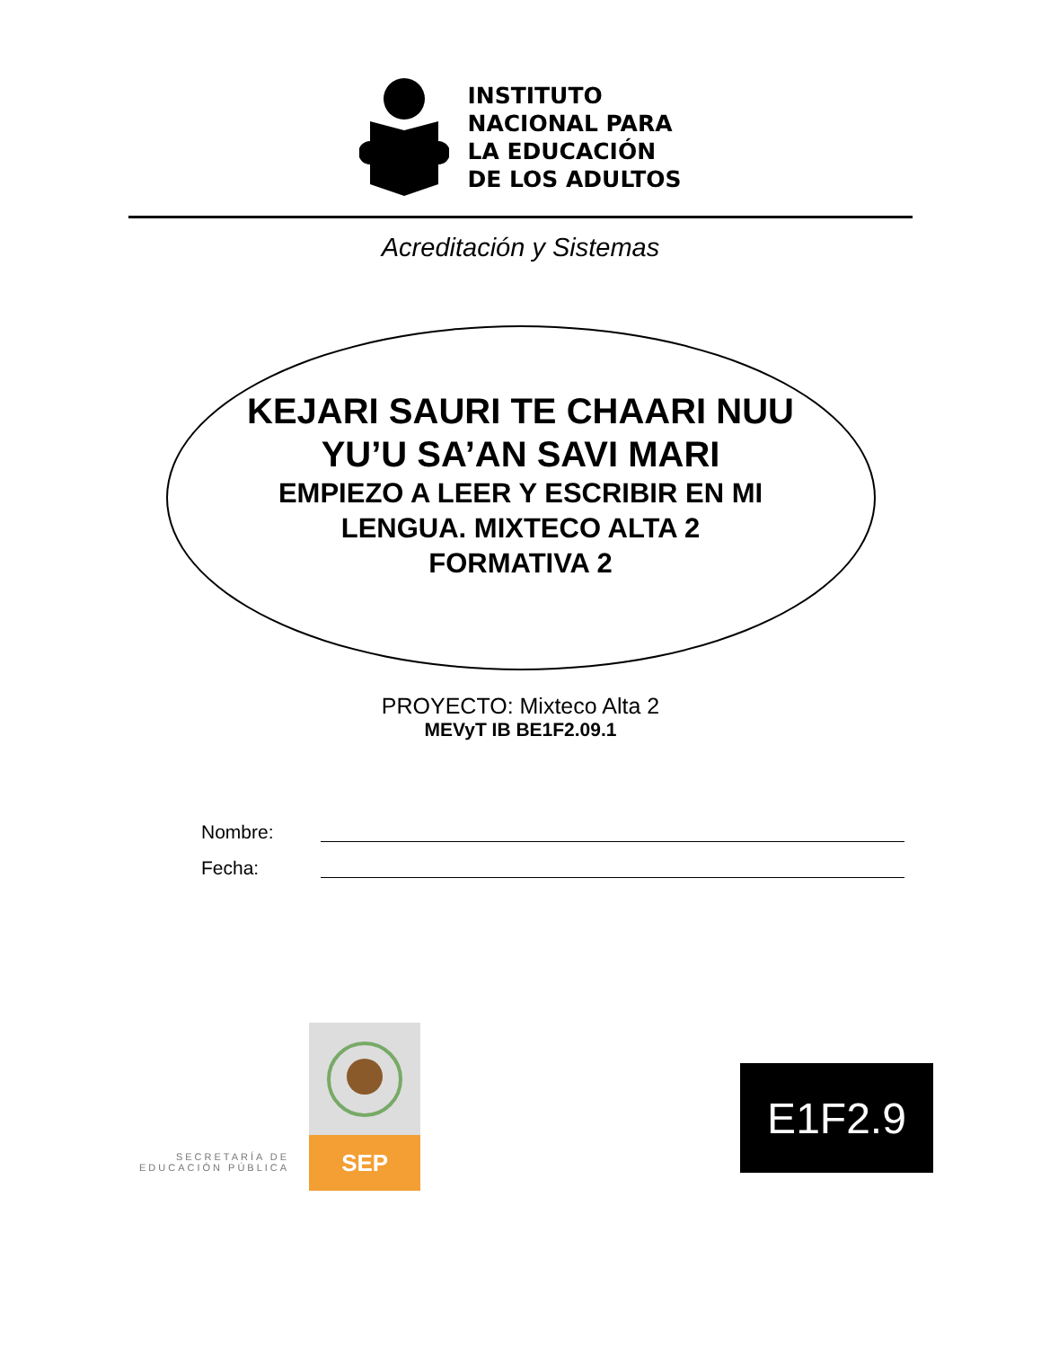INSTITUTO
NACIONAL PARA
LA EDUCACIÓN
DE LOS ADULTOS
Acreditación y Sistemas
KEJARI SAURI TE CHAARI NUU
YU’U SA’AN SAVI MARI
EMPIEZO A LEER Y ESCRIBIR EN MI
LENGUA. MIXTECO ALTA 2
FORMATIVA 2
PROYECTO: Mixteco Alta 2
MEVyT IB BE1F2.09.1
Nombre:
Fecha:
SECRETARÍA DE
EDUCACIÓN PÚBLICA
SEP
E1F2.9